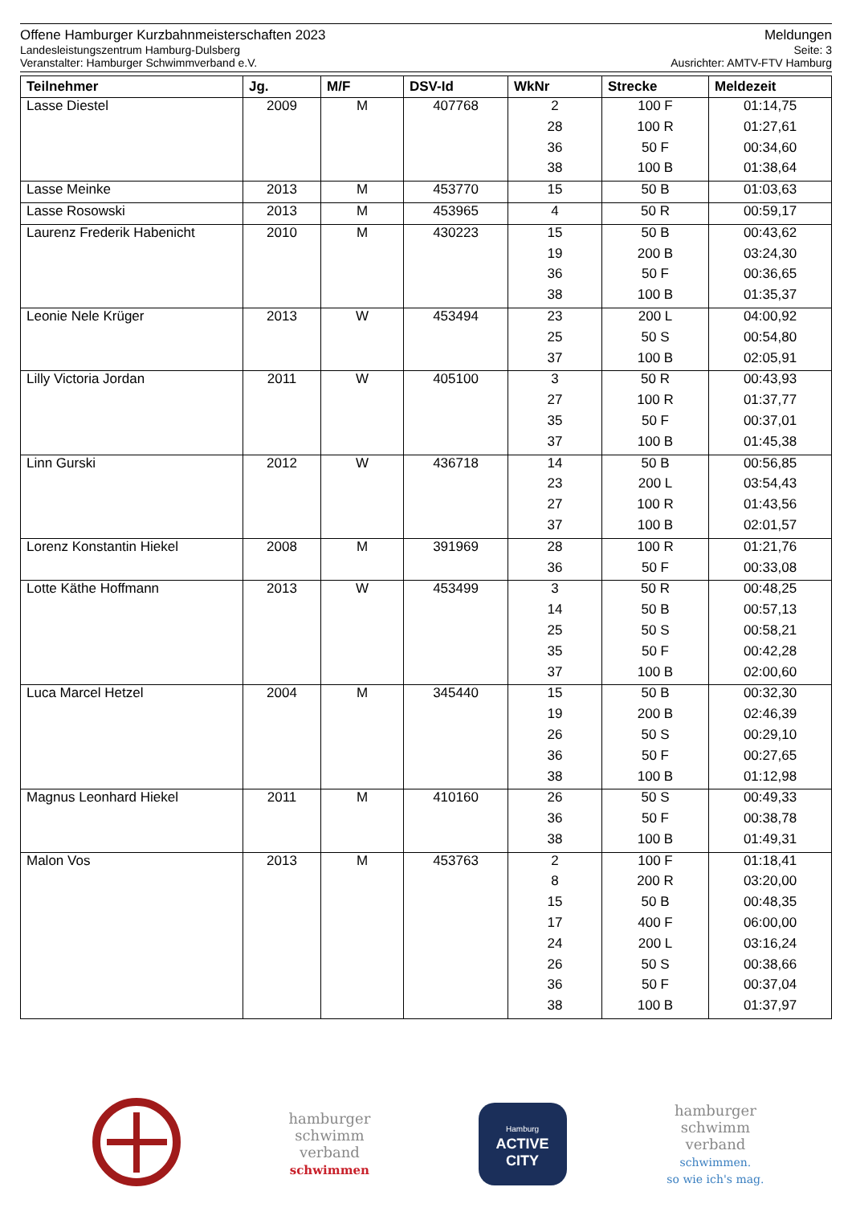Offene Hamburger Kurzbahnmeisterschaften 2023 Meldungen
Landesleistungszentrum Hamburg-Dulsberg Seite: 3
Veranstalter: Hamburger Schwimmverband e.V. Ausrichter: AMTV-FTV Hamburg
| Teilnehmer | Jg. | M/F | DSV-Id | WkNr | Strecke | Meldezeit |
| --- | --- | --- | --- | --- | --- | --- |
| Lasse Diestel | 2009 | M | 407768 | 2 | 100 F | 01:14,75 |
| | | | | 28 | 100 R | 01:27,61 |
| | | | | 36 | 50 F | 00:34,60 |
| | | | | 38 | 100 B | 01:38,64 |
| Lasse Meinke | 2013 | M | 453770 | 15 | 50 B | 01:03,63 |
| Lasse Rosowski | 2013 | M | 453965 | 4 | 50 R | 00:59,17 |
| Laurenz Frederik Habenicht | 2010 | M | 430223 | 15 | 50 B | 00:43,62 |
| | | | | 19 | 200 B | 03:24,30 |
| | | | | 36 | 50 F | 00:36,65 |
| | | | | 38 | 100 B | 01:35,37 |
| Leonie Nele Krüger | 2013 | W | 453494 | 23 | 200 L | 04:00,92 |
| | | | | 25 | 50 S | 00:54,80 |
| | | | | 37 | 100 B | 02:05,91 |
| Lilly Victoria Jordan | 2011 | W | 405100 | 3 | 50 R | 00:43,93 |
| | | | | 27 | 100 R | 01:37,77 |
| | | | | 35 | 50 F | 00:37,01 |
| | | | | 37 | 100 B | 01:45,38 |
| Linn Gurski | 2012 | W | 436718 | 14 | 50 B | 00:56,85 |
| | | | | 23 | 200 L | 03:54,43 |
| | | | | 27 | 100 R | 01:43,56 |
| | | | | 37 | 100 B | 02:01,57 |
| Lorenz Konstantin Hiekel | 2008 | M | 391969 | 28 | 100 R | 01:21,76 |
| | | | | 36 | 50 F | 00:33,08 |
| Lotte Käthe Hoffmann | 2013 | W | 453499 | 3 | 50 R | 00:48,25 |
| | | | | 14 | 50 B | 00:57,13 |
| | | | | 25 | 50 S | 00:58,21 |
| | | | | 35 | 50 F | 00:42,28 |
| | | | | 37 | 100 B | 02:00,60 |
| Luca Marcel Hetzel | 2004 | M | 345440 | 15 | 50 B | 00:32,30 |
| | | | | 19 | 200 B | 02:46,39 |
| | | | | 26 | 50 S | 00:29,10 |
| | | | | 36 | 50 F | 00:27,65 |
| | | | | 38 | 100 B | 01:12,98 |
| Magnus Leonhard Hiekel | 2011 | M | 410160 | 26 | 50 S | 00:49,33 |
| | | | | 36 | 50 F | 00:38,78 |
| | | | | 38 | 100 B | 01:49,31 |
| Malon Vos | 2013 | M | 453763 | 2 | 100 F | 01:18,41 |
| | | | | 8 | 200 R | 03:20,00 |
| | | | | 15 | 50 B | 00:48,35 |
| | | | | 17 | 400 F | 06:00,00 |
| | | | | 24 | 200 L | 03:16,24 |
| | | | | 26 | 50 S | 00:38,66 |
| | | | | 36 | 50 F | 00:37,04 |
| | | | | 38 | 100 B | 01:37,97 |
hamburger
schwimm
verband
schwimmen
Hamburg
ACTIVE CITY
hamburger
schwimm
verband
schwimmen.
so wie ich's mag.